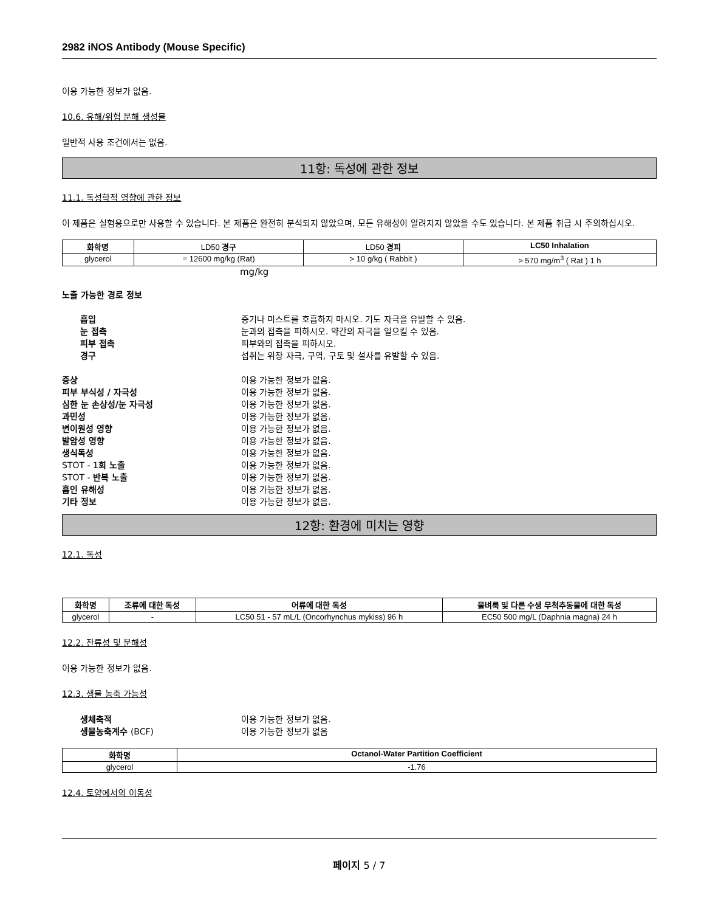2982 iNOS Antibody (Mouse Specific)
이용 가능한 정보가 없음.
10.6. 유해/위험 분해 생성물
일반적 사용 조건에서는 없음.
11항: 독성에 관한 정보
11.1. 독성학적 영향에 관한 정보
이 제품은 실험용으로만 사용할 수 있습니다. 본 제품은 완전히 분석되지 않았으며, 모든 유해성이 알려지지 않았을 수도 있습니다. 본 제품 취급 시 주의하십시오.
| 화학명 | LD50 경구 | LD50 경피 | LC50 Inhalation |
| --- | --- | --- | --- |
| glycerol | = 12600 mg/kg (Rat) | > 10 g/kg ( Rabbit ) | > 570 mg/m<sup>3</sup> ( Rat ) 1 h |
mg/kg
노출 가능한 경로 정보
흡입 증기나 미스트를 호흡하지 마시오. 기도 자극을 유발할 수 있음.
눈 접촉 눈과의 접촉을 피하시오. 약간의 자극을 일으킬 수 있음.
피부 접촉 피부와의 접촉을 피하시오.
경구 섭취는 위장 자극, 구역, 구토 및 설사를 유발할 수 있음.
증상 이용 가능한 정보가 없음.
피부 부식성 / 자극성 이용 가능한 정보가 없음.
심한 눈 손상성/눈 자극성 이용 가능한 정보가 없음.
과민성 이용 가능한 정보가 없음.
변이원성 영향 이용 가능한 정보가 없음.
발암성 영향 이용 가능한 정보가 없음.
생식독성 이용 가능한 정보가 없음.
STOT - 1회 노출 이용 가능한 정보가 없음.
STOT - 반복 노출 이용 가능한 정보가 없음.
흡인 유해성 이용 가능한 정보가 없음.
기타 정보 이용 가능한 정보가 없음.
12항: 환경에 미치는 영향
12.1. 독성
| 화학명 | 조류에 대한 독성 | 어류에 대한 독성 | 물벼룩 및 다른 수생 무척추동물에 대한 독성 |
| --- | --- | --- | --- |
| glycerol | - | LC50 51 - 57 mL/L (Oncorhynchus mykiss) 96 h | EC50 500 mg/L (Daphnia magna) 24 h |
12.2. 잔류성 및 분해성
이용 가능한 정보가 없음.
12.3. 생물 농축 가능성
생체축적 이용 가능한 정보가 없음.
생물농축계수 (BCF) 이용 가능한 정보가 없음
| 화학명 | Octanol-Water Partition Coefficient |
| --- | --- |
| glycerol | -1.76 |
12.4. 토양에서의 이동성
페이지 5 / 7